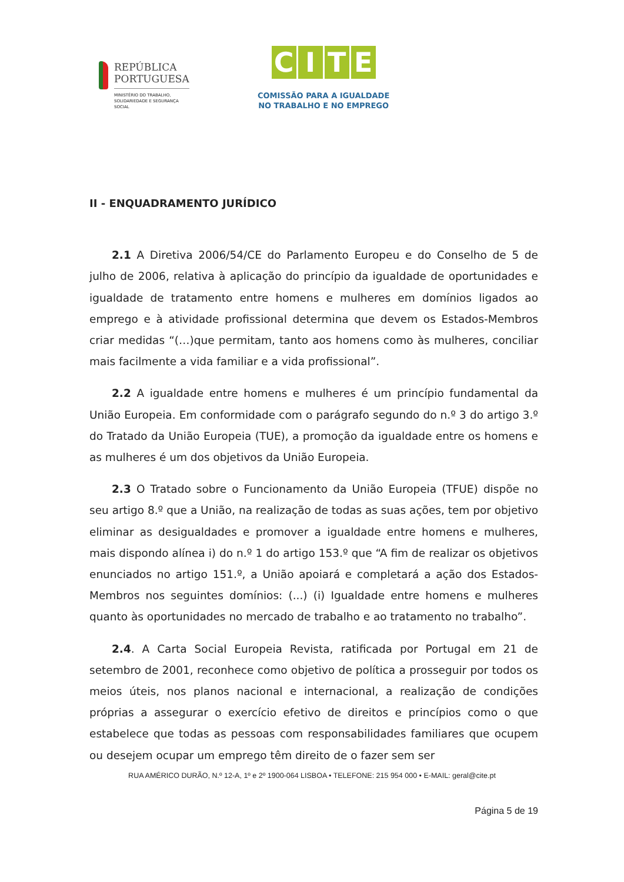REPÚBLICA
PORTUGUESA
MINISTÉRIO DO TRABALHO,
SOLIDARIEDADE E SEGURANÇA
SOCIAL
CITE
COMISSÃO PARA A IGUALDADE
NO TRABALHO E NO EMPREGO
II - ENQUADRAMENTO JURÍDICO
2.1 A Diretiva 2006/54/CE do Parlamento Europeu e do Conselho de 5 de julho de 2006, relativa à aplicação do princípio da igualdade de oportunidades e igualdade de tratamento entre homens e mulheres em domínios ligados ao emprego e à atividade profissional determina que devem os Estados-Membros criar medidas “(…)que permitam, tanto aos homens como às mulheres, conciliar mais facilmente a vida familiar e a vida profissional”.
2.2 A igualdade entre homens e mulheres é um princípio fundamental da União Europeia. Em conformidade com o parágrafo segundo do n.º 3 do artigo 3.º do Tratado da União Europeia (TUE), a promoção da igualdade entre os homens e as mulheres é um dos objetivos da União Europeia.
2.3 O Tratado sobre o Funcionamento da União Europeia (TFUE) dispõe no seu artigo 8.º que a União, na realização de todas as suas ações, tem por objetivo eliminar as desigualdades e promover a igualdade entre homens e mulheres, mais dispondo alínea i) do n.º 1 do artigo 153.º que “A fim de realizar os objetivos enunciados no artigo 151.º, a União apoiará e completará a ação dos Estados-Membros nos seguintes domínios: (...) (i) Igualdade entre homens e mulheres quanto às oportunidades no mercado de trabalho e ao tratamento no trabalho”.
2.4. A Carta Social Europeia Revista, ratificada por Portugal em 21 de setembro de 2001, reconhece como objetivo de política a prosseguir por todos os meios úteis, nos planos nacional e internacional, a realização de condições próprias a assegurar o exercício efetivo de direitos e princípios como o que estabelece que todas as pessoas com responsabilidades familiares que ocupem ou desejem ocupar um emprego têm direito de o fazer sem ser
RUA AMÉRICO DURÃO, N.º 12-A, 1º e 2º 1900-064 LISBOA • TELEFONE: 215 954 000 • E-MAIL: geral@cite.pt
Página 5 de 19